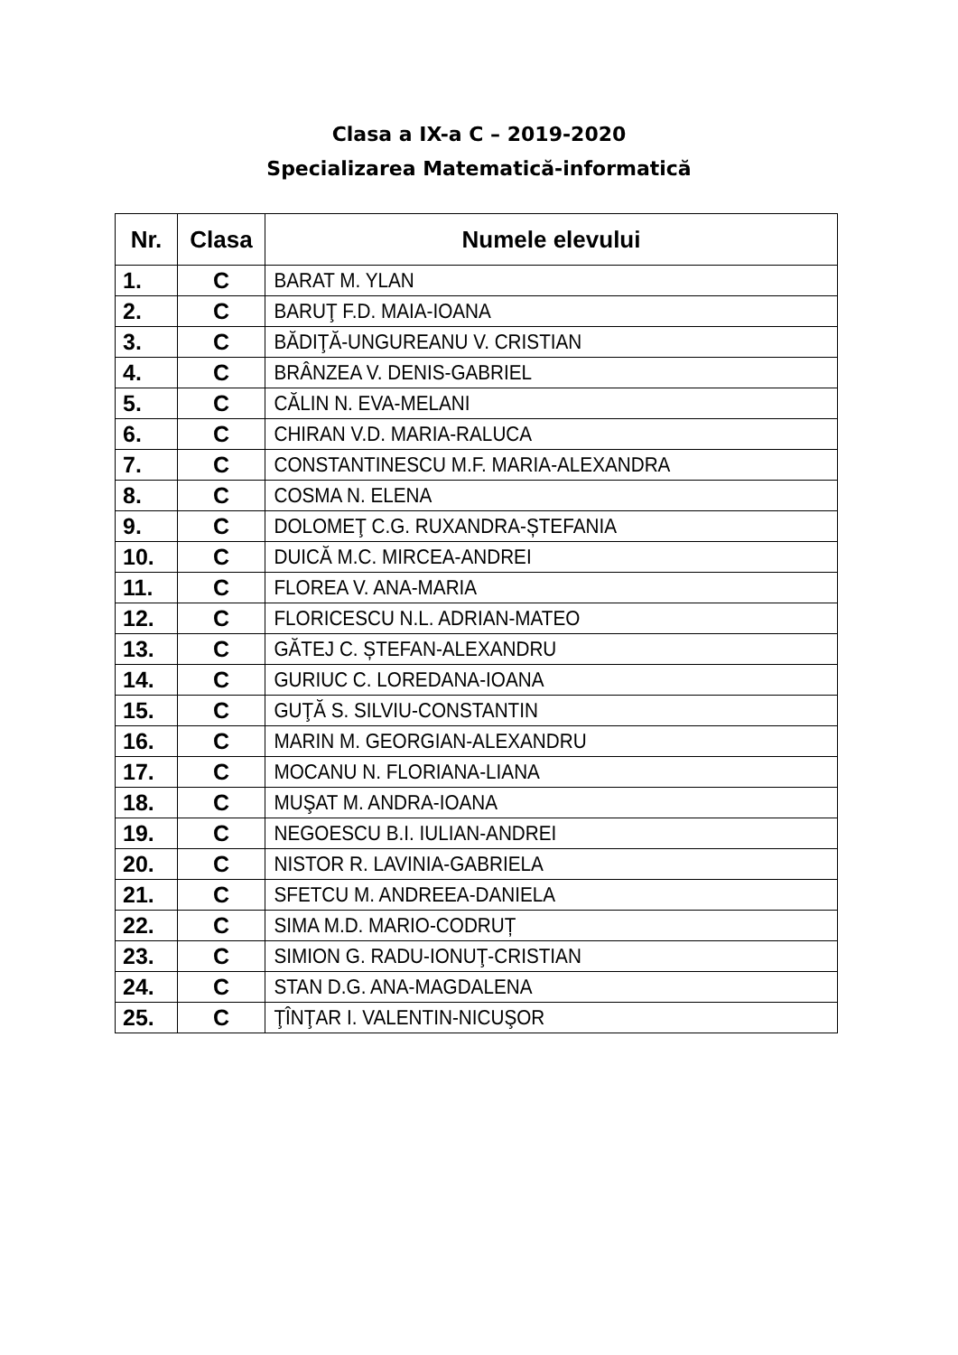Clasa a IX-a C – 2019-2020
Specializarea Matematică-informatică
| Nr. | Clasa | Numele elevului |
| --- | --- | --- |
| 1. | C | BARAT M. YLAN |
| 2. | C | BARUŢ F.D. MAIA-IOANA |
| 3. | C | BĂDIŢĂ-UNGUREANU V. CRISTIAN |
| 4. | C | BRÂNZEA V. DENIS-GABRIEL |
| 5. | C | CĂLIN N. EVA-MELANI |
| 6. | C | CHIRAN V.D. MARIA-RALUCA |
| 7. | C | CONSTANTINESCU M.F. MARIA-ALEXANDRA |
| 8. | C | COSMA N. ELENA |
| 9. | C | DOLOMEŢ C.G. RUXANDRA-ȘTEFANIA |
| 10. | C | DUICĂ M.C. MIRCEA-ANDREI |
| 11. | C | FLOREA V. ANA-MARIA |
| 12. | C | FLORICESCU N.L. ADRIAN-MATEO |
| 13. | C | GĂTEJ C. ȘTEFAN-ALEXANDRU |
| 14. | C | GURIUC C. LOREDANA-IOANA |
| 15. | C | GUŢĂ S. SILVIU-CONSTANTIN |
| 16. | C | MARIN M. GEORGIAN-ALEXANDRU |
| 17. | C | MOCANU N. FLORIANA-LIANA |
| 18. | C | MUŞAT M. ANDRA-IOANA |
| 19. | C | NEGOESCU B.I. IULIAN-ANDREI |
| 20. | C | NISTOR R. LAVINIA-GABRIELA |
| 21. | C | SFETCU M. ANDREEA-DANIELA |
| 22. | C | SIMA M.D. MARIO-CODRUȚ |
| 23. | C | SIMION G. RADU-IONUŢ-CRISTIAN |
| 24. | C | STAN D.G. ANA-MAGDALENA |
| 25. | C | ŢÎNŢAR I. VALENTIN-NICUŞOR |